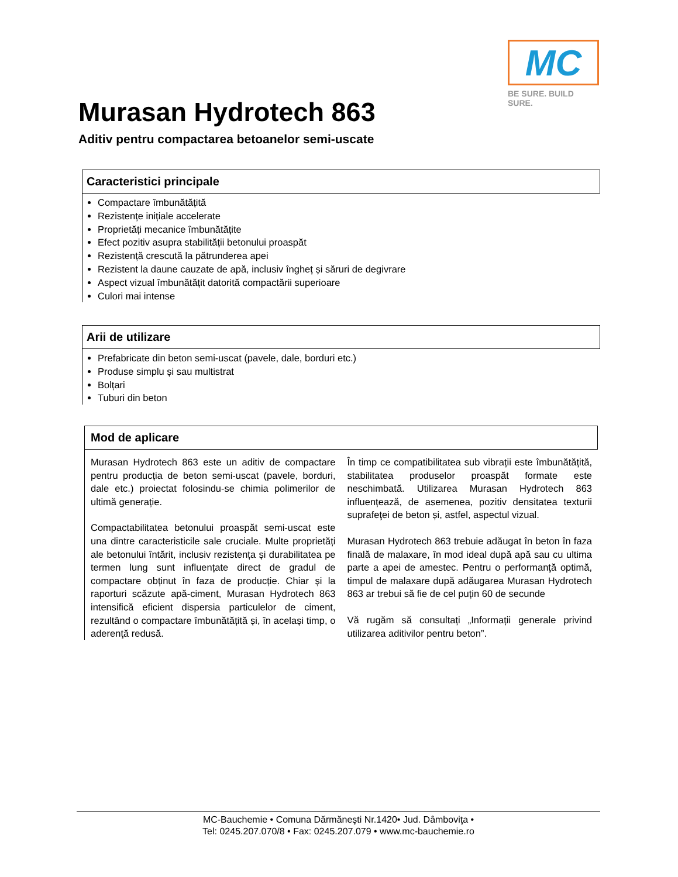MC
BE SURE. BUILD SURE.
Murasan Hydrotech 863
Aditiv pentru compactarea betoanelor semi-uscate
Caracteristici principale
Compactare îmbunătățită
Rezistențe inițiale accelerate
Proprietăți mecanice îmbunătățite
Efect pozitiv asupra stabilității betonului proaspăt
Rezistență crescută la pătrunderea apei
Rezistent la daune cauzate de apă, inclusiv îngheț și săruri de degivrare
Aspect vizual îmbunătățit datorită compactării superioare
Culori mai intense
Arii de utilizare
Prefabricate din beton semi-uscat (pavele, dale, borduri etc.)
Produse simplu și sau multistrat
Bolțari
Tuburi din beton
Mod de aplicare
Murasan Hydrotech 863 este un aditiv de compactare pentru producția de beton semi-uscat (pavele, borduri, dale etc.) proiectat folosindu-se chimia polimerilor de ultimă generație.
Compactabilitatea betonului proaspăt semi-uscat este una dintre caracteristicile sale cruciale. Multe proprietăți ale betonului întărit, inclusiv rezistența și durabilitatea pe termen lung sunt influențate direct de gradul de compactare obținut în faza de producție. Chiar și la raporturi scăzute apă-ciment, Murasan Hydrotech 863 intensifică eficient dispersia particulelor de ciment, rezultând o compactare îmbunătățită și, în același timp, o aderenţă redusă.
În timp ce compatibilitatea sub vibrații este îmbunătățită, stabilitatea produselor proaspăt formate este neschimbată. Utilizarea Murasan Hydrotech 863 influențează, de asemenea, pozitiv densitatea texturii suprafeţei de beton și, astfel, aspectul vizual.
Murasan Hydrotech 863 trebuie adăugat în beton în faza finală de malaxare, în mod ideal după apă sau cu ultima parte a apei de amestec. Pentru o performanţă optimă, timpul de malaxare după adăugarea Murasan Hydrotech 863 ar trebui să fie de cel puțin 60 de secunde
Vă rugăm să consultați „Informații generale privind utilizarea aditivilor pentru beton”.
MC-Bauchemie • Comuna Dărmăneşti Nr.1420• Jud. Dâmboviţa •
Tel: 0245.207.070/8 • Fax: 0245.207.079 • www.mc-bauchemie.ro